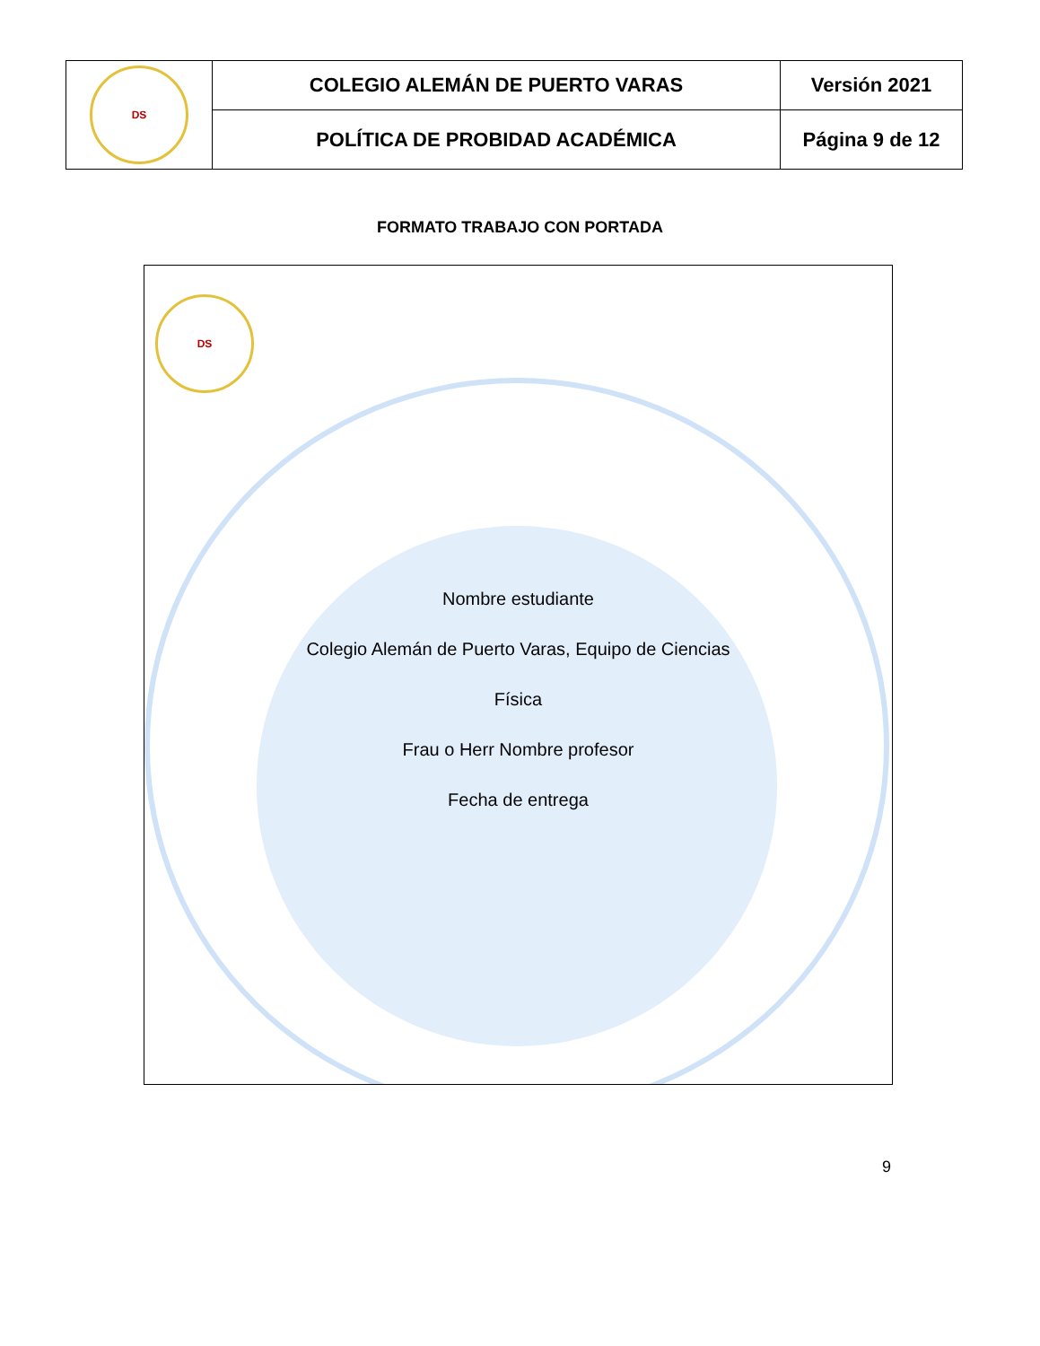| DS | COLEGIO ALEMÁN DE PUERTO VARAS | Versión 2021 |
| | POLÍTICA DE PROBIDAD ACADÉMICA | Página 9 de 12 |
FORMATO TRABAJO CON PORTADA
DS
Nombre estudiante
Colegio Alemán de Puerto Varas, Equipo de Ciencias
Física
Frau o Herr Nombre profesor
Fecha de entrega
9